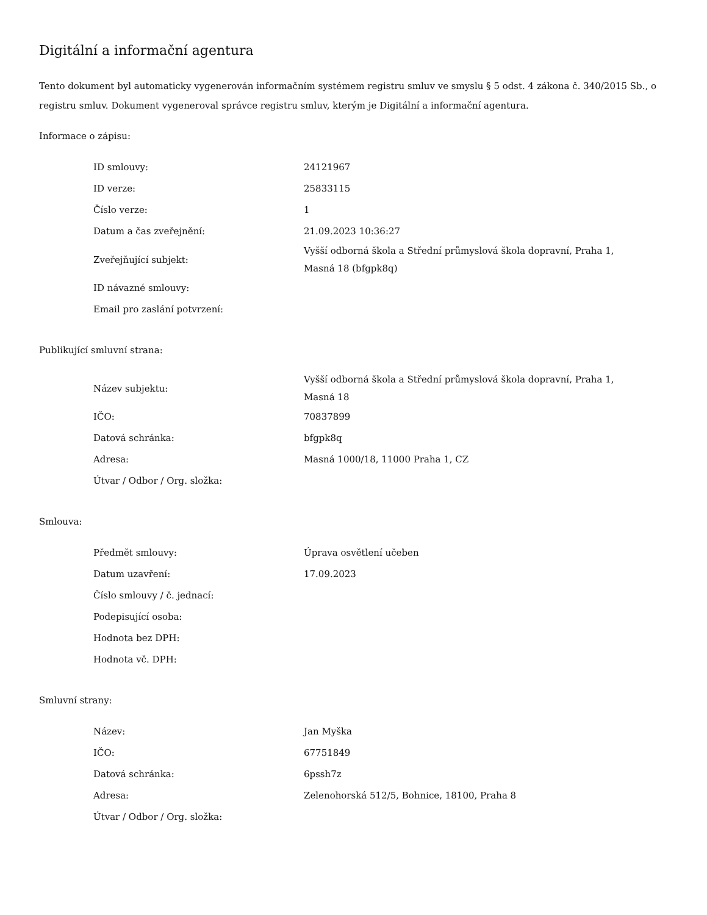Digitální a informační agentura
Tento dokument byl automaticky vygenerován informačním systémem registru smluv ve smyslu § 5 odst. 4 zákona č. 340/2015 Sb., o registru smluv. Dokument vygeneroval správce registru smluv, kterým je Digitální a informační agentura.
Informace o zápisu:
| ID smlouvy: | 24121967 |
| ID verze: | 25833115 |
| Číslo verze: | 1 |
| Datum a čas zveřejnění: | 21.09.2023 10:36:27 |
| Zveřejňující subjekt: | Vyšší odborná škola a Střední průmyslová škola dopravní, Praha 1, Masná 18 (bfgpk8q) |
| ID návazné smlouvy: | |
| Email pro zaslání potvrzení: | |
Publikující smluvní strana:
| Název subjektu: | Vyšší odborná škola a Střední průmyslová škola dopravní, Praha 1, Masná 18 |
| IČO: | 70837899 |
| Datová schránka: | bfgpk8q |
| Adresa: | Masná 1000/18, 11000 Praha 1, CZ |
| Útvar / Odbor / Org. složka: | |
Smlouva:
| Předmět smlouvy: | Úprava osvětlení učeben |
| Datum uzavření: | 17.09.2023 |
| Číslo smlouvy / č. jednací: | |
| Podepisující osoba: | |
| Hodnota bez DPH: | |
| Hodnota vč. DPH: | |
Smluvní strany:
| Název: | Jan Myška |
| IČO: | 67751849 |
| Datová schránka: | 6pssh7z |
| Adresa: | Zelenohorská 512/5, Bohnice, 18100, Praha 8 |
| Útvar / Odbor / Org. složka: | |